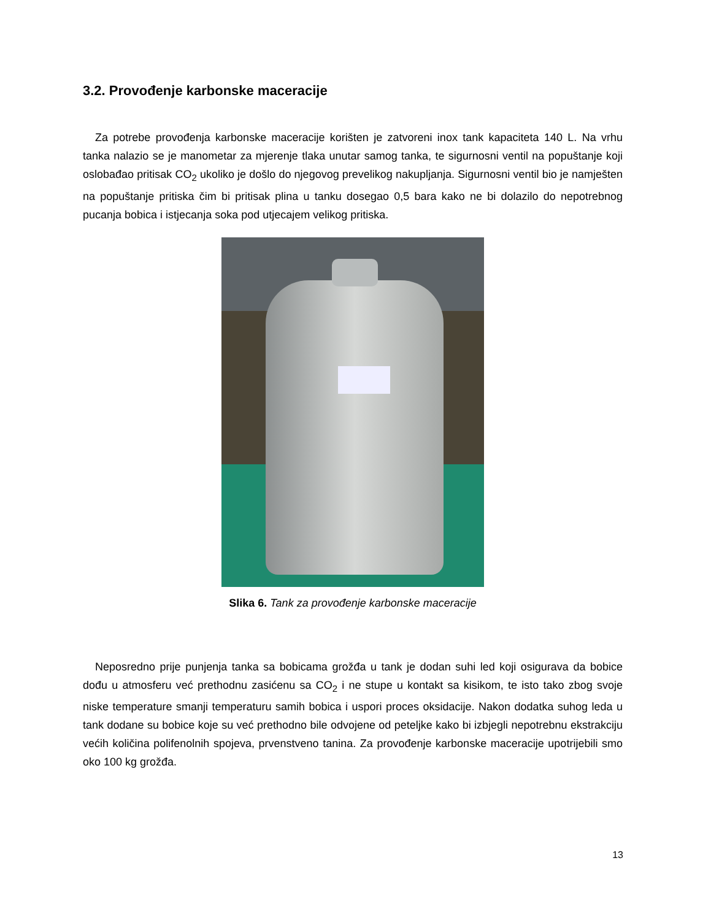3.2. Provođenje karbonske maceracije
Za potrebe provođenja karbonske maceracije korišten je zatvoreni inox tank kapaciteta 140 L. Na vrhu tanka nalazio se je manometar za mjerenje tlaka unutar samog tanka, te sigurnosni ventil na popuštanje koji oslobađao pritisak CO<sub>2</sub> ukoliko je došlo do njegovog prevelikog nakupljanja. Sigurnosni ventil bio je namješten na popuštanje pritiska čim bi pritisak plina u tanku dosegao 0,5 bara kako ne bi dolazilo do nepotrebnog pucanja bobica i istjecanja soka pod utjecajem velikog pritiska.
Slika 6. Tank za provođenje karbonske maceracije
Neposredno prije punjenja tanka sa bobicama grožđa u tank je dodan suhi led koji osigurava da bobice dođu u atmosferu već prethodnu zasićenu sa CO<sub>2</sub> i ne stupe u kontakt sa kisikom, te isto tako zbog svoje niske temperature smanji temperaturu samih bobica i uspori proces oksidacije. Nakon dodatka suhog leda u tank dodane su bobice koje su već prethodno bile odvojene od peteljke kako bi izbjegli nepotrebnu ekstrakciju većih količina polifenolnih spojeva, prvenstveno tanina. Za provođenje karbonske maceracije upotrijebili smo oko 100 kg grožđa.
13